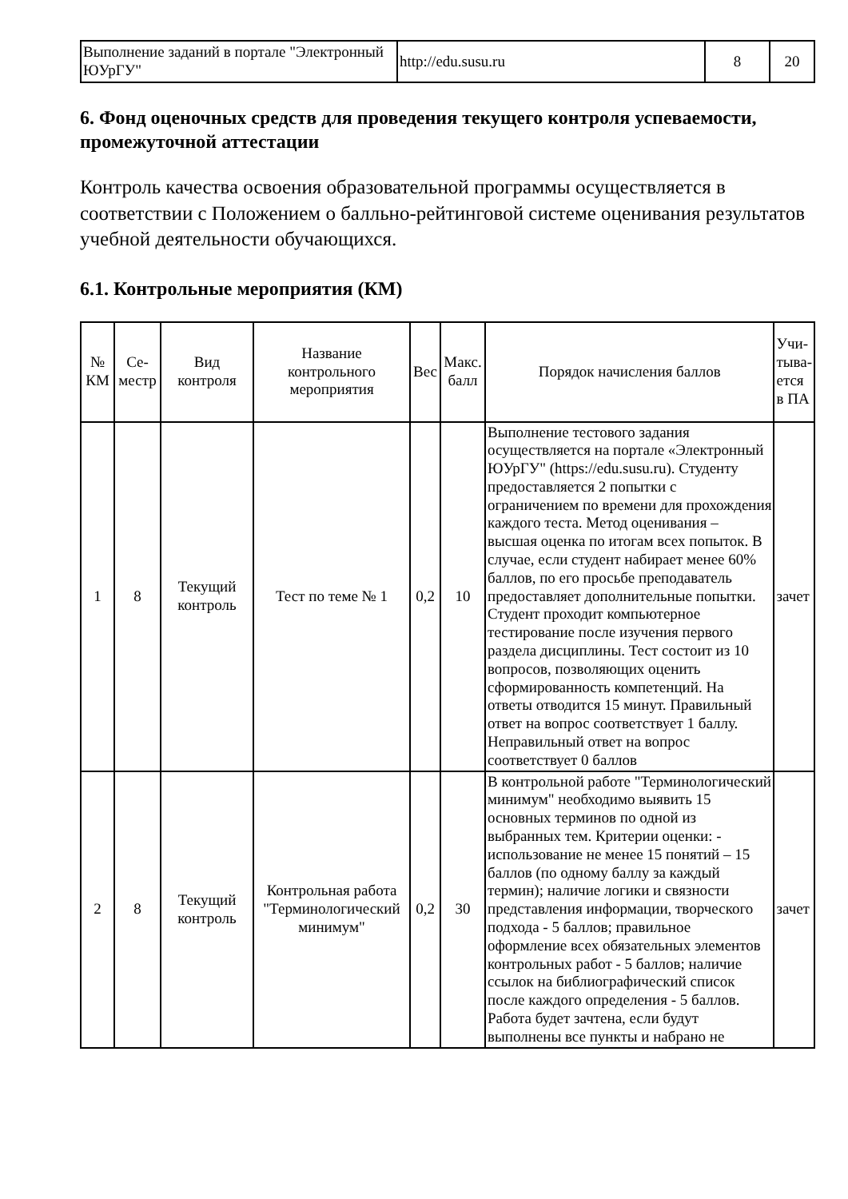| Выполнение заданий в портале "Электронный ЮУрГУ" | http://edu.susu.ru | 8 | 20 |
6. Фонд оценочных средств для проведения текущего контроля успеваемости, промежуточной аттестации
Контроль качества освоения образовательной программы осуществляется в соответствии с Положением о балльно-рейтинговой системе оценивания результатов учебной деятельности обучающихся.
6.1. Контрольные мероприятия (КМ)
| № КМ | Се-местр | Вид контроля | Название контрольного мероприятия | Вес | Макс. балл | Порядок начисления баллов | Учи-тыва-ется в ПА |
| --- | --- | --- | --- | --- | --- | --- | --- |
| 1 | 8 | Текущий контроль | Тест по теме № 1 | 0,2 | 10 | Выполнение тестового задания осуществляется на портале «Электронный ЮУрГУ" (https://edu.susu.ru). Студенту предоставляется 2 попытки с ограничением по времени для прохождения каждого теста. Метод оценивания – высшая оценка по итогам всех попыток. В случае, если студент набирает менее 60% баллов, по его просьбе преподаватель предоставляет дополнительные попытки. Студент проходит компьютерное тестирование после изучения первого раздела дисциплины. Тест состоит из 10 вопросов, позволяющих оценить сформированность компетенций. На ответы отводится 15 минут. Правильный ответ на вопрос соответствует 1 баллу. Неправильный ответ на вопрос соответствует 0 баллов | зачет |
| 2 | 8 | Текущий контроль | Контрольная работа "Терминологический минимум" | 0,2 | 30 | В контрольной работе "Терминологический минимум" необходимо выявить 15 основных терминов по одной из выбранных тем. Критерии оценки: - использование не менее 15 понятий – 15 баллов (по одному баллу за каждый термин); наличие логики и связности представления информации, творческого подхода - 5 баллов; правильное оформление всех обязательных элементов контрольных работ - 5 баллов; наличие ссылок на библиографический список после каждого определения - 5 баллов. Работа будет зачтена, если будут выполнены все пункты и набрано не | зачет |